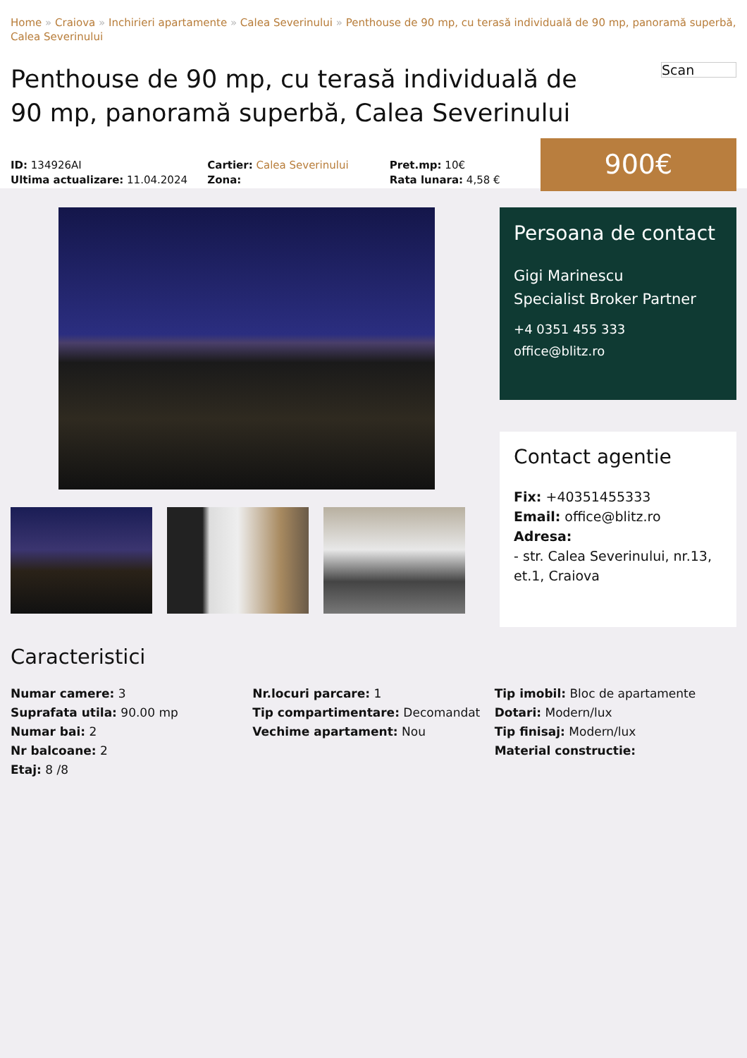Home » Craiova » Inchirieri apartamente » Calea Severinului » Penthouse de 90 mp, cu terasă individuală de 90 mp, panoramă superbă, Calea Severinului
Penthouse de 90 mp, cu terasă individuală de 90 mp, panoramă superbă, Calea Severinului
Scan
ID: 134926AI
Ultima actualizare: 11.04.2024
Cartier: Calea Severinului
Zona:
Pret.mp: 10€
Rata lunara: 4,58 €
900€
Persoana de contact
Gigi Marinescu
Specialist Broker Partner
+4 0351 455 333
office@blitz.ro
Contact agentie
Fix: +40351455333
Email: office@blitz.ro
Adresa:
- str. Calea Severinului, nr.13, et.1, Craiova
Caracteristici
Numar camere: 3
Suprafata utila: 90.00 mp
Numar bai: 2
Nr balcoane: 2
Etaj: 8 /8
Nr.locuri parcare: 1
Tip compartimentare: Decomandat
Vechime apartament: Nou
Tip imobil: Bloc de apartamente
Dotari: Modern/lux
Tip finisaj: Modern/lux
Material constructie: